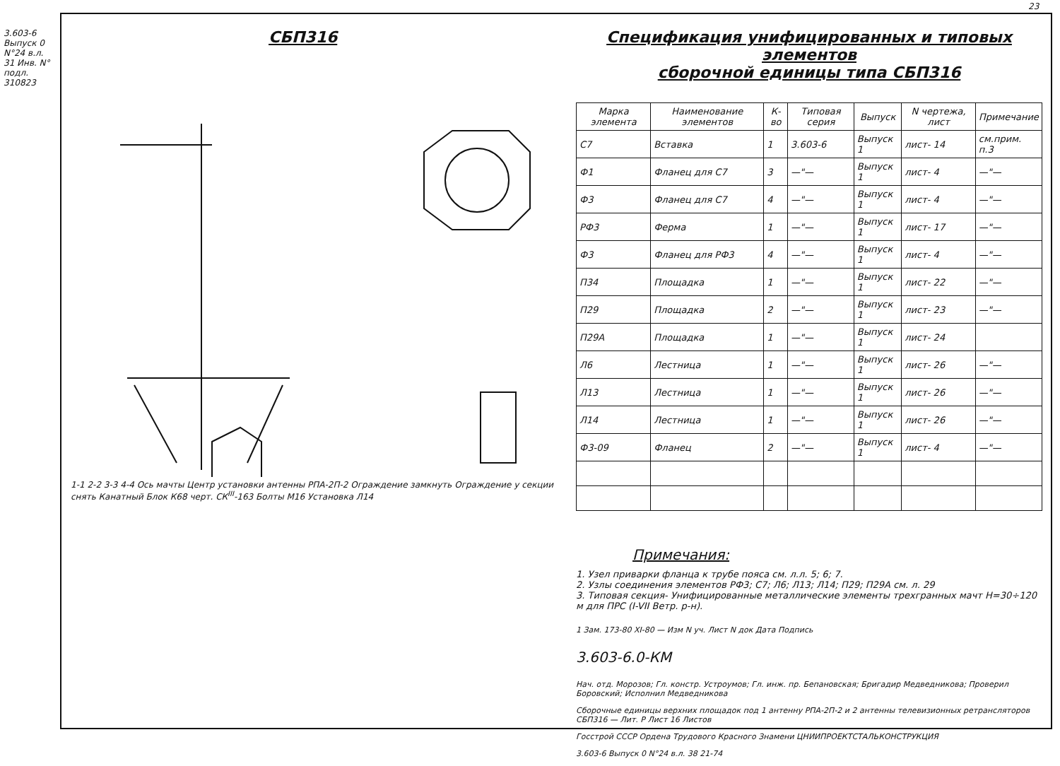СБП316
1-1 2-2 3-3 4-4 Ось мачты Центр установки антенны РПА-2П-2 Ограждение замкнуть Ограждение у секции снять Канатный Блок К68 черт. СК<sup>III</sup>-163 Болты М16 Установка Л14
Спецификация унифицированных и типовых элементов
сборочной единицы типа СБП316
| Марка элемента | Наименование элементов | К-во | Типовая серия | Выпуск | N чертежа, лист | Примечание |
| --- | --- | --- | --- | --- | --- | --- |
| С7 | Вставка | 1 | 3.603-6 | Выпуск 1 | лист- 14 | см.прим. п.3 |
| Ф1 | Фланец для С7 | 3 | —"— | Выпуск 1 | лист- 4 | —"— |
| Ф3 | Фланец для С7 | 4 | —"— | Выпуск 1 | лист- 4 | —"— |
| РФ3 | Ферма | 1 | —"— | Выпуск 1 | лист- 17 | —"— |
| Ф3 | Фланец для РФ3 | 4 | —"— | Выпуск 1 | лист- 4 | —"— |
| П34 | Площадка | 1 | —"— | Выпуск 1 | лист- 22 | —"— |
| П29 | Площадка | 2 | —"— | Выпуск 1 | лист- 23 | —"— |
| П29А | Площадка | 1 | —"— | Выпуск 1 | лист- 24 | |
| Л6 | Лестница | 1 | —"— | Выпуск 1 | лист- 26 | —"— |
| Л13 | Лестница | 1 | —"— | Выпуск 1 | лист- 26 | —"— |
| Л14 | Лестница | 1 | —"— | Выпуск 1 | лист- 26 | —"— |
| Ф3-09 | Фланец | 2 | —"— | Выпуск 1 | лист- 4 | —"— |
Примечания:
1. Узел приварки фланца к трубе пояса см. л.л. 5; 6; 7.
2. Узлы соединения элементов РФ3; С7; Л6; Л13; Л14; П29; П29А см. л. 29
3. Типовая секция- Унифицированные металлические элементы трехгранных мачт Н=30÷120 м для ПРС (I-VII Ветр. р-н).
1 Зам. 173-80 XI-80 — Изм N уч. Лист N док Дата Подпись
3.603-6.0-КМ
Нач. отд. Морозов; Гл. констр. Устроумов; Гл. инж. пр. Бепановская; Бригадир Медведникова; Проверил Боровский; Исполнил Медведникова
Сборочные единицы верхних площадок под 1 антенну РПА-2П-2 и 2 антенны телевизионных ретрансляторов СБП316 — Лит. Р Лист 16 Листов
Госстрой СССР Ордена Трудового Красного Знамени ЦНИИПРОЕКТСТАЛЬКОНСТРУКЦИЯ
3.603-6 Выпуск 0 N°24 в.л. 38 21-74
3.603-6 Выпуск 0 N°24 в.л. 31 Инв. N° подл. 310823
23